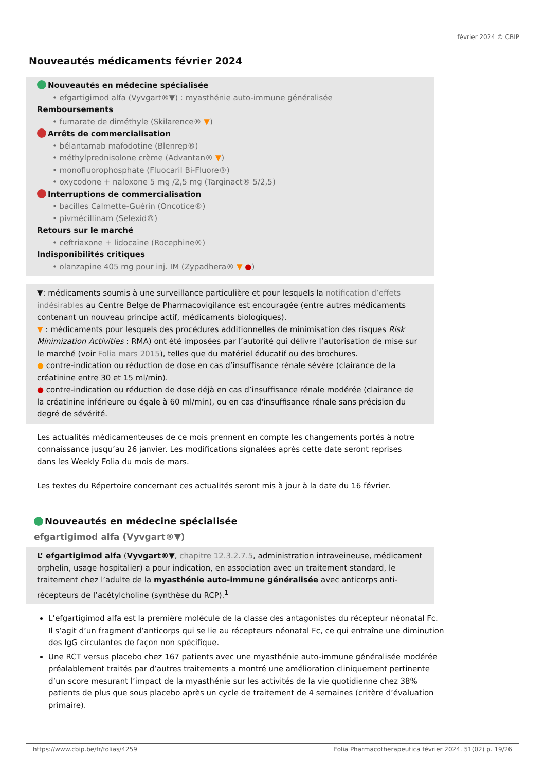février 2024 © CBIP
Nouveautés médicaments février 2024
Nouveautés en médecine spécialisée
• efgartigimod alfa (Vyvgart®▼) : myasthénie auto-immune généralisée
Remboursements
• fumarate de diméthyle (Skilarence® ▼)
Arrêts de commercialisation
• bélantamab mafodotine (Blenrep®)
• méthylprednisolone crème (Advantan® ▼)
• monofluorophosphate (Fluocaril Bi-Fluore®)
• oxycodone + naloxone 5 mg /2,5 mg (Targinact® 5/2,5)
Interruptions de commercialisation
• bacilles Calmette-Guérin (Oncotice®)
• pivmécillinam (Selexid®)
Retours sur le marché
• ceftriaxone + lidocaïne (Rocephine®)
Indisponibilités critiques
• olanzapine 405 mg pour inj. IM (Zypadhera® ▼ ●)
▼: médicaments soumis à une surveillance particulière et pour lesquels la notification d’effets indésirables au Centre Belge de Pharmacovigilance est encouragée (entre autres médicaments contenant un nouveau principe actif, médicaments biologiques).
▼ : médicaments pour lesquels des procédures additionnelles de minimisation des risques Risk Minimization Activities : RMA) ont été imposées par l’autorité qui délivre l’autorisation de mise sur le marché (voir Folia mars 2015), telles que du matériel éducatif ou des brochures.
● contre-indication ou réduction de dose en cas d’insuffisance rénale sévère (clairance de la créatinine entre 30 et 15 ml/min).
● contre-indication ou réduction de dose déjà en cas d’insuffisance rénale modérée (clairance de la créatinine inférieure ou égale à 60 ml/min), ou en cas d'insuffisance rénale sans précision du degré de sévérité.
Les actualités médicamenteuses de ce mois prennent en compte les changements portés à notre connaissance jusqu’au 26 janvier. Les modifications signalées après cette date seront reprises dans les Weekly Folia du mois de mars.
Les textes du Répertoire concernant ces actualités seront mis à jour à la date du 16 février.
Nouveautés en médecine spécialisée
efgartigimod alfa (Vyvgart®▼)
L’ efgartigimod alfa (Vyvgart®▼, chapitre 12.3.2.7.5, administration intraveineuse, médicament orphelin, usage hospitalier) a pour indication, en association avec un traitement standard, le traitement chez l’adulte de la myasthénie auto-immune généralisée avec anticorps anti-récepteurs de l’acétylcholine (synthèse du RCP).<sup>1</sup>
L’efgartigimod alfa est la première molécule de la classe des antagonistes du récepteur néonatal Fc. Il s’agit d’un fragment d’anticorps qui se lie au récepteurs néonatal Fc, ce qui entraîne une diminution des IgG circulantes de façon non spécifique.
Une RCT versus placebo chez 167 patients avec une myasthénie auto-immune généralisée modérée préalablement traités par d’autres traitements a montré une amélioration cliniquement pertinente d’un score mesurant l’impact de la myasthénie sur les activités de la vie quotidienne chez 38% patients de plus que sous placebo après un cycle de traitement de 4 semaines (critère d’évaluation primaire).
https://www.cbip.be/fr/folias/4259 Folia Pharmacotherapeutica février 2024. 51(02) p. 19/26